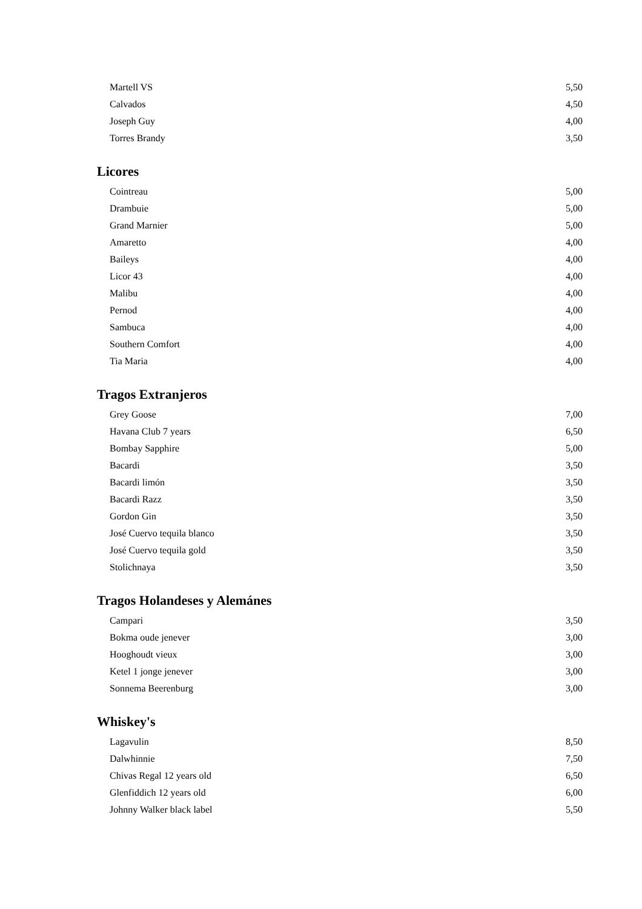| Martell VS | 5,50 |
| Calvados | 4,50 |
| Joseph Guy | 4,00 |
| Torres Brandy | 3,50 |
Licores
| Cointreau | 5,00 |
| Drambuie | 5,00 |
| Grand Marnier | 5,00 |
| Amaretto | 4,00 |
| Baileys | 4,00 |
| Licor 43 | 4,00 |
| Malibu | 4,00 |
| Pernod | 4,00 |
| Sambuca | 4,00 |
| Southern Comfort | 4,00 |
| Tia Maria | 4,00 |
Tragos Extranjeros
| Grey Goose | 7,00 |
| Havana Club 7 years | 6,50 |
| Bombay Sapphire | 5,00 |
| Bacardi | 3,50 |
| Bacardi limón | 3,50 |
| Bacardi Razz | 3,50 |
| Gordon Gin | 3,50 |
| José Cuervo tequila blanco | 3,50 |
| José Cuervo tequila gold | 3,50 |
| Stolichnaya | 3,50 |
Tragos Holandeses y Alemánes
| Campari | 3,50 |
| Bokma oude jenever | 3,00 |
| Hooghoudt vieux | 3,00 |
| Ketel 1 jonge jenever | 3,00 |
| Sonnema Beerenburg | 3,00 |
Whiskey's
| Lagavulin | 8,50 |
| Dalwhinnie | 7,50 |
| Chivas Regal 12 years old | 6,50 |
| Glenfiddich 12 years old | 6,00 |
| Johnny Walker black label | 5,50 |